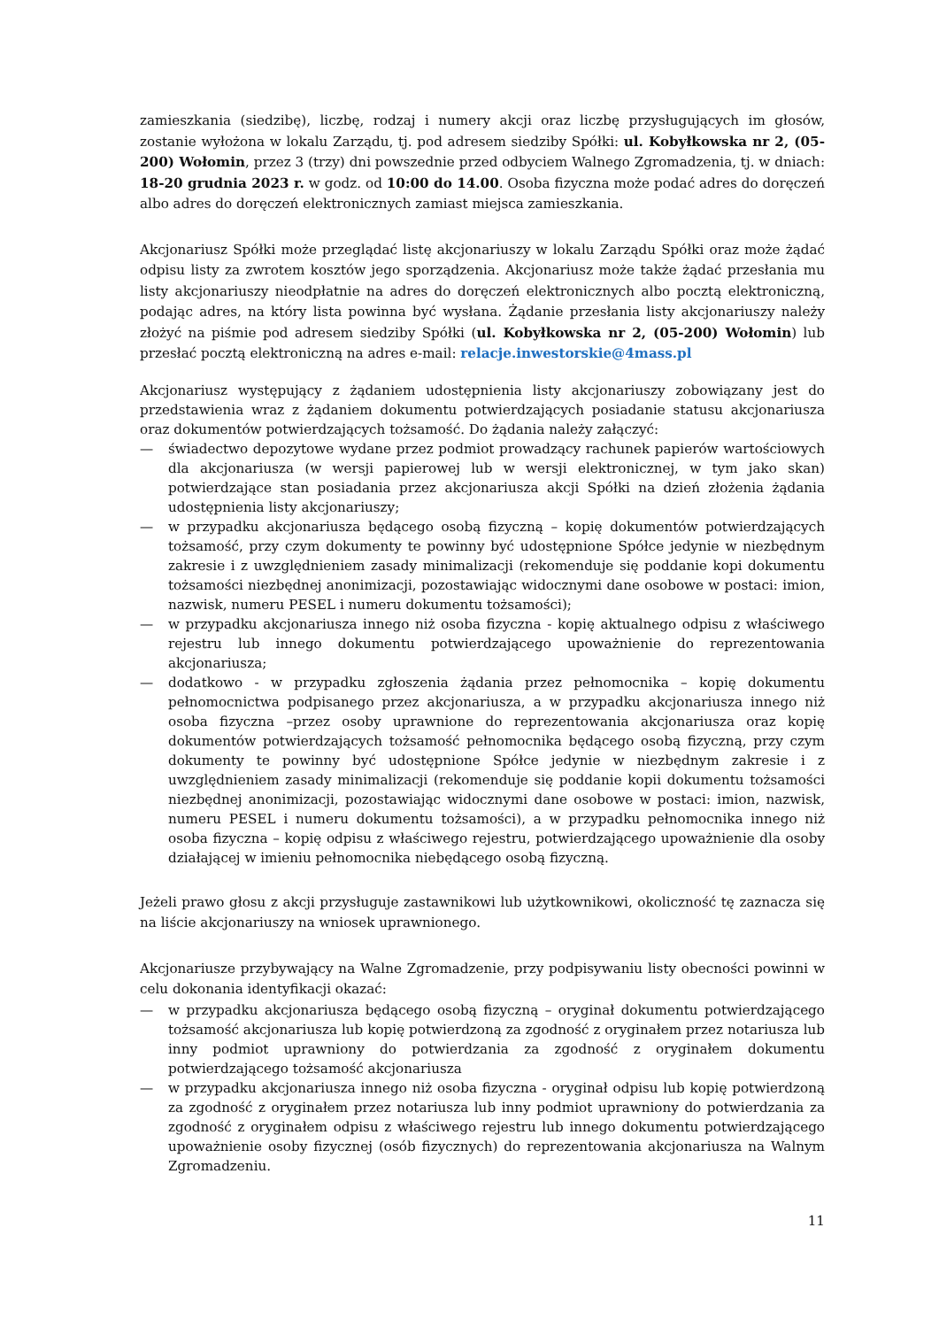zamieszkania (siedzibę), liczbę, rodzaj i numery akcji oraz liczbę przysługujących im głosów, zostanie wyłożona w lokalu Zarządu, tj. pod adresem siedziby Spółki: ul. Kobyłkowska nr 2, (05-200) Wołomin, przez 3 (trzy) dni powszednie przed odbyciem Walnego Zgromadzenia, tj. w dniach: 18-20 grudnia 2023 r. w godz. od 10:00 do 14.00. Osoba fizyczna może podać adres do doręczeń albo adres do doręczeń elektronicznych zamiast miejsca zamieszkania.
Akcjonariusz Spółki może przeglądać listę akcjonariuszy w lokalu Zarządu Spółki oraz może żądać odpisu listy za zwrotem kosztów jego sporządzenia. Akcjonariusz może także żądać przesłania mu listy akcjonariuszy nieodpłatnie na adres do doręczeń elektronicznych albo pocztą elektroniczną, podając adres, na który lista powinna być wysłana. Żądanie przesłania listy akcjonariuszy należy złożyć na piśmie pod adresem siedziby Spółki (ul. Kobyłkowska nr 2, (05-200) Wołomin) lub przesłać pocztą elektroniczną na adres e-mail: relacje.inwestorskie@4mass.pl
Akcjonariusz występujący z żądaniem udostępnienia listy akcjonariuszy zobowiązany jest do przedstawienia wraz z żądaniem dokumentu potwierdzających posiadanie statusu akcjonariusza oraz dokumentów potwierdzających tożsamość. Do żądania należy załączyć:
— świadectwo depozytowe wydane przez podmiot prowadzący rachunek papierów wartościowych dla akcjonariusza (w wersji papierowej lub w wersji elektronicznej, w tym jako skan) potwierdzające stan posiadania przez akcjonariusza akcji Spółki na dzień złożenia żądania udostępnienia listy akcjonariuszy;
— w przypadku akcjonariusza będącego osobą fizyczną – kopię dokumentów potwierdzających tożsamość, przy czym dokumenty te powinny być udostępnione Spółce jedynie w niezbędnym zakresie i z uwzględnieniem zasady minimalizacji (rekomenduje się poddanie kopi dokumentu tożsamości niezbędnej anonimizacji, pozostawiając widocznymi dane osobowe w postaci: imion, nazwisk, numeru PESEL i numeru dokumentu tożsamości);
— w przypadku akcjonariusza innego niż osoba fizyczna - kopię aktualnego odpisu z właściwego rejestru lub innego dokumentu potwierdzającego upoważnienie do reprezentowania akcjonariusza;
— dodatkowo - w przypadku zgłoszenia żądania przez pełnomocnika – kopię dokumentu pełnomocnictwa podpisanego przez akcjonariusza, a w przypadku akcjonariusza innego niż osoba fizyczna –przez osoby uprawnione do reprezentowania akcjonariusza oraz kopię dokumentów potwierdzających tożsamość pełnomocnika będącego osobą fizyczną, przy czym dokumenty te powinny być udostępnione Spółce jedynie w niezbędnym zakresie i z uwzględnieniem zasady minimalizacji (rekomenduje się poddanie kopii dokumentu tożsamości niezbędnej anonimizacji, pozostawiając widocznymi dane osobowe w postaci: imion, nazwisk, numeru PESEL i numeru dokumentu tożsamości), a w przypadku pełnomocnika innego niż osoba fizyczna – kopię odpisu z właściwego rejestru, potwierdzającego upoważnienie dla osoby działającej w imieniu pełnomocnika niebędącego osobą fizyczną.
Jeżeli prawo głosu z akcji przysługuje zastawnikowi lub użytkownikowi, okoliczność tę zaznacza się na liście akcjonariuszy na wniosek uprawnionego.
Akcjonariusze przybywający na Walne Zgromadzenie, przy podpisywaniu listy obecności powinni w celu dokonania identyfikacji okazać:
— w przypadku akcjonariusza będącego osobą fizyczną – oryginał dokumentu potwierdzającego tożsamość akcjonariusza lub kopię potwierdzoną za zgodność z oryginałem przez notariusza lub inny podmiot uprawniony do potwierdzania za zgodność z oryginałem dokumentu potwierdzającego tożsamość akcjonariusza
— w przypadku akcjonariusza innego niż osoba fizyczna - oryginał odpisu lub kopię potwierdzoną za zgodność z oryginałem przez notariusza lub inny podmiot uprawniony do potwierdzania za zgodność z oryginałem odpisu z właściwego rejestru lub innego dokumentu potwierdzającego upoważnienie osoby fizycznej (osób fizycznych) do reprezentowania akcjonariusza na Walnym Zgromadzeniu.
11